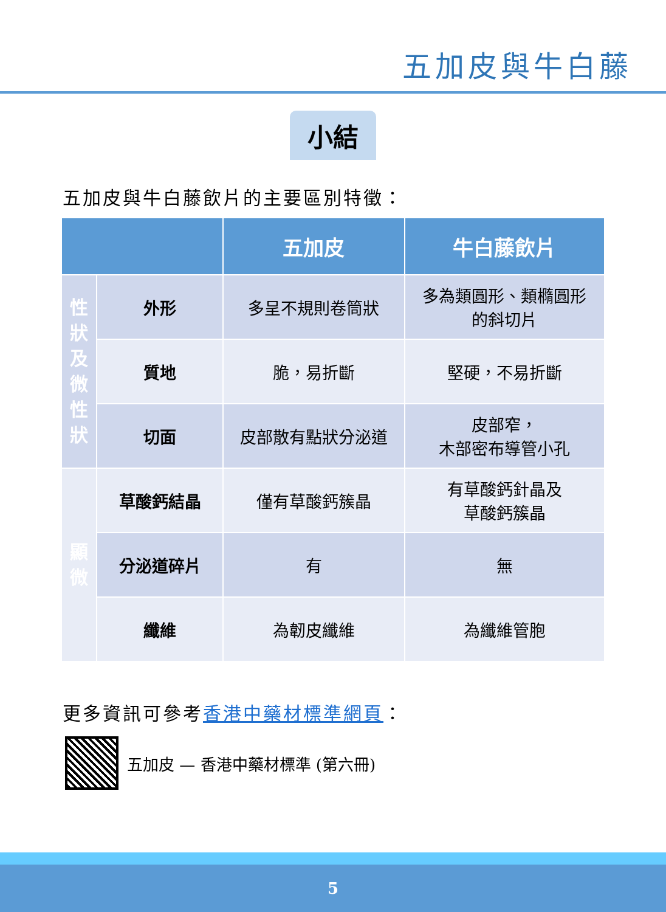五加皮與牛白藤
小結
五加皮與牛白藤飲片的主要區別特徵：
| | | 五加皮 | 牛白藤飲片 |
| --- | --- | --- | --- |
| 性 狀 及 微 性 狀 | 外形 | 多呈不規則卷筒狀 | 多為類圓形、類橢圓形 的斜切片 |
| | 質地 | 脆，易折斷 | 堅硬，不易折斷 |
| | 切面 | 皮部散有點狀分泌道 | 皮部窄， 木部密布導管小孔 |
| 顯 微 | 草酸鈣結晶 | 僅有草酸鈣簇晶 | 有草酸鈣針晶及 草酸鈣簇晶 |
| | 分泌道碎片 | 有 | 無 |
| | 纖維 | 為韌皮纖維 | 為纖維管胞 |
更多資訊可參考香港中藥材標準網頁：
五加皮 — 香港中藥材標準 (第六冊)
5